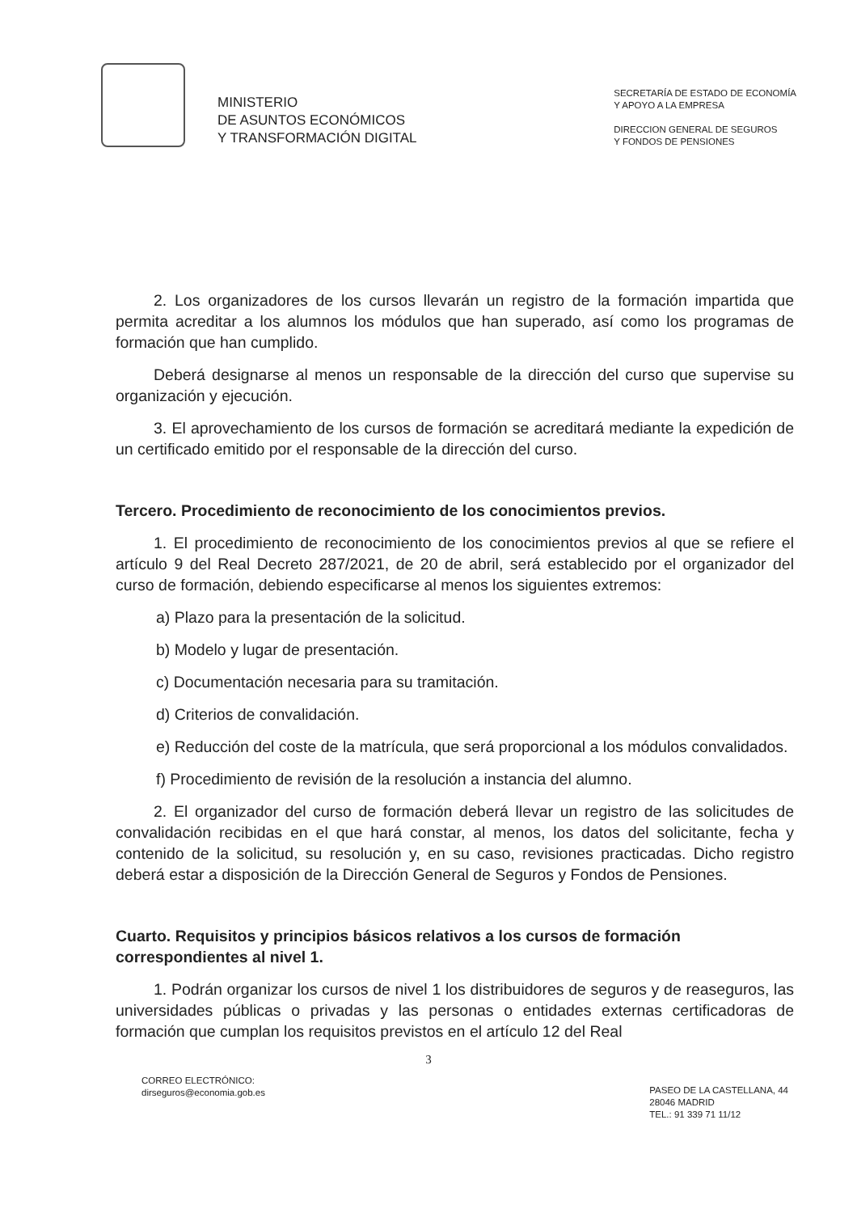MINISTERIO
DE ASUNTOS ECONÓMICOS
Y TRANSFORMACIÓN DIGITAL
SECRETARÍA DE ESTADO DE ECONOMÍA
Y APOYO A LA EMPRESA
DIRECCION GENERAL DE SEGUROS
Y FONDOS DE PENSIONES
2. Los organizadores de los cursos llevarán un registro de la formación impartida que permita acreditar a los alumnos los módulos que han superado, así como los programas de formación que han cumplido.
Deberá designarse al menos un responsable de la dirección del curso que supervise su organización y ejecución.
3. El aprovechamiento de los cursos de formación se acreditará mediante la expedición de un certificado emitido por el responsable de la dirección del curso.
Tercero. Procedimiento de reconocimiento de los conocimientos previos.
1. El procedimiento de reconocimiento de los conocimientos previos al que se refiere el artículo 9 del Real Decreto 287/2021, de 20 de abril, será establecido por el organizador del curso de formación, debiendo especificarse al menos los siguientes extremos:
a) Plazo para la presentación de la solicitud.
b) Modelo y lugar de presentación.
c) Documentación necesaria para su tramitación.
d) Criterios de convalidación.
e) Reducción del coste de la matrícula, que será proporcional a los módulos convalidados.
f) Procedimiento de revisión de la resolución a instancia del alumno.
2. El organizador del curso de formación deberá llevar un registro de las solicitudes de convalidación recibidas en el que hará constar, al menos, los datos del solicitante, fecha y contenido de la solicitud, su resolución y, en su caso, revisiones practicadas. Dicho registro deberá estar a disposición de la Dirección General de Seguros y Fondos de Pensiones.
Cuarto. Requisitos y principios básicos relativos a los cursos de formación correspondientes al nivel 1.
1. Podrán organizar los cursos de nivel 1 los distribuidores de seguros y de reaseguros, las universidades públicas o privadas y las personas o entidades externas certificadoras de formación que cumplan los requisitos previstos en el artículo 12 del Real
3
CORREO ELECTRÓNICO:
dirseguros@economia.gob.es
PASEO DE LA CASTELLANA, 44
28046 MADRID
TEL.: 91 339 71 11/12